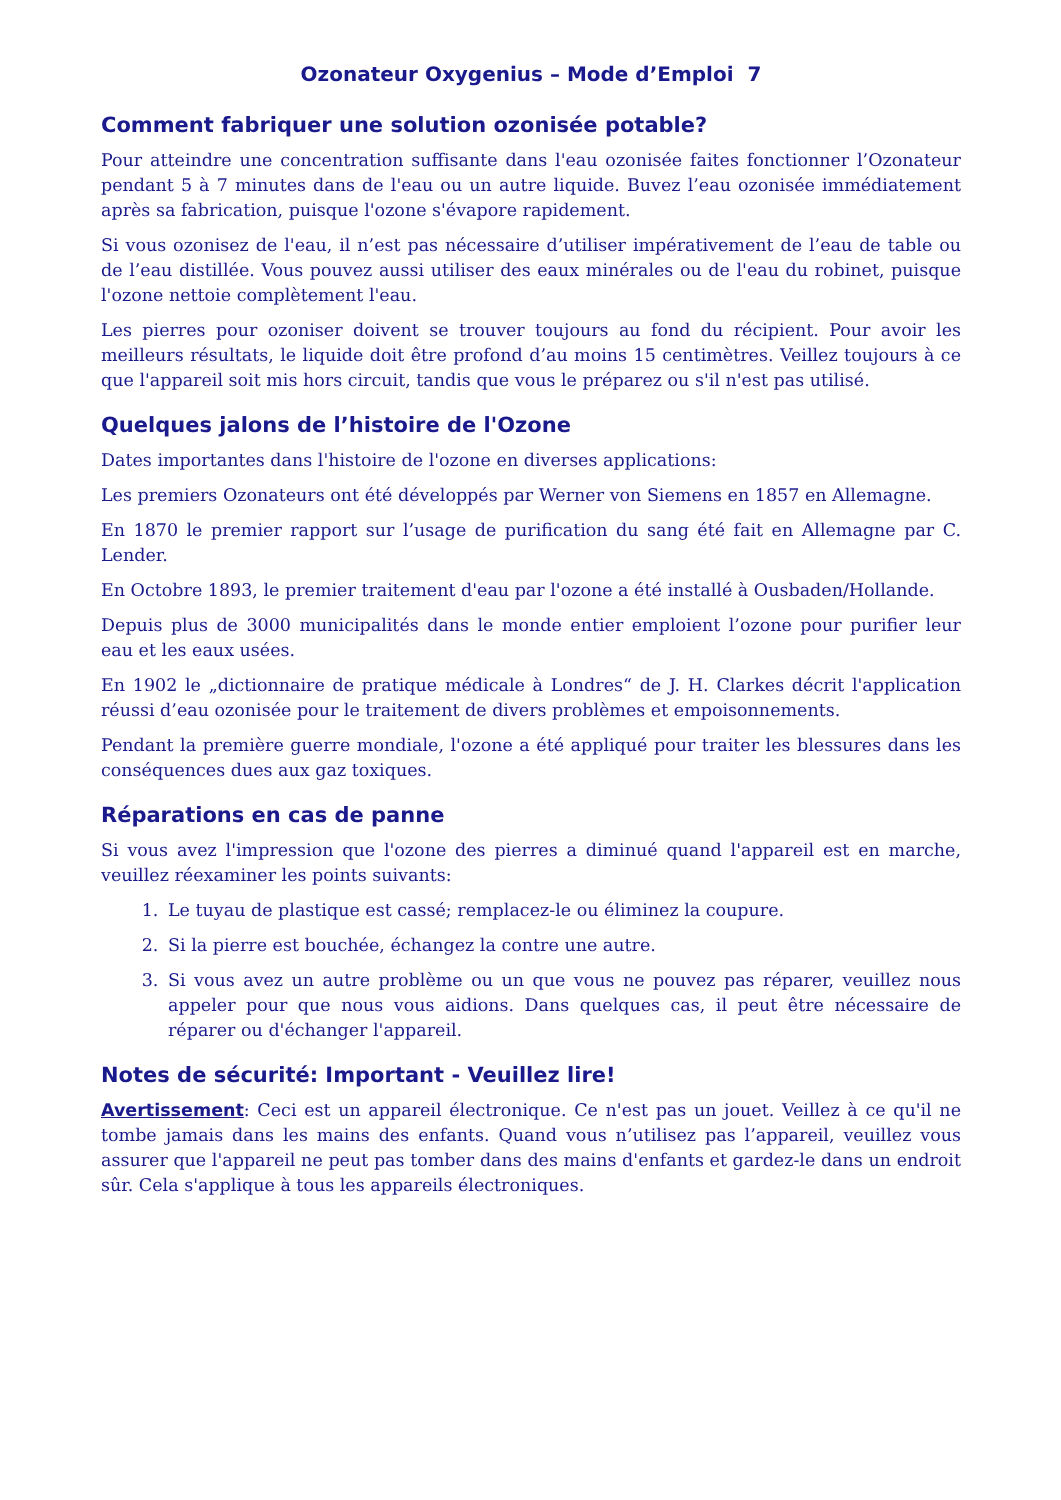Ozonateur Oxygenius – Mode d’Emploi 7
Comment fabriquer une solution ozonisée potable?
Pour atteindre une concentration suffisante dans l'eau ozonisée faites fonctionner l’Ozonateur pendant 5 à 7 minutes dans de l'eau ou un autre liquide. Buvez l’eau ozonisée immédiatement après sa fabrication, puisque l'ozone s'évapore rapidement.
Si vous ozonisez de l'eau, il n’est pas nécessaire d’utiliser impérativement de l’eau de table ou de l’eau distillée. Vous pouvez aussi utiliser des eaux minérales ou de l'eau du robinet, puisque l'ozone nettoie complètement l'eau.
Les pierres pour ozoniser doivent se trouver toujours au fond du récipient. Pour avoir les meilleurs résultats, le liquide doit être profond d’au moins 15 centimètres. Veillez toujours à ce que l'appareil soit mis hors circuit, tandis que vous le préparez ou s'il n'est pas utilisé.
Quelques jalons de l’histoire de l'Ozone
Dates importantes dans l'histoire de l'ozone en diverses applications:
Les premiers Ozonateurs ont été développés par Werner von Siemens en 1857 en Allemagne.
En 1870 le premier rapport sur l’usage de purification du sang été fait en Allemagne par C. Lender.
En Octobre 1893, le premier traitement d'eau par l'ozone a été installé à Ousbaden/Hollande.
Depuis plus de 3000 municipalités dans le monde entier emploient l’ozone pour purifier leur eau et les eaux usées.
En 1902 le „dictionnaire de pratique médicale à Londres“ de J. H. Clarkes décrit l'application réussi d’eau ozonisée pour le traitement de divers problèmes et empoisonnements.
Pendant la première guerre mondiale, l'ozone a été appliqué pour traiter les blessures dans les conséquences dues aux gaz toxiques.
Réparations en cas de panne
Si vous avez l'impression que l'ozone des pierres a diminué quand l'appareil est en marche, veuillez réexaminer les points suivants:
1. Le tuyau de plastique est cassé; remplacez-le ou éliminez la coupure.
2. Si la pierre est bouchée, échangez la contre une autre.
3. Si vous avez un autre problème ou un que vous ne pouvez pas réparer, veuillez nous appeler pour que nous vous aidions. Dans quelques cas, il peut être nécessaire de réparer ou d'échanger l'appareil.
Notes de sécurité: Important - Veuillez lire!
Avertissement: Ceci est un appareil électronique. Ce n'est pas un jouet. Veillez à ce qu'il ne tombe jamais dans les mains des enfants. Quand vous n’utilisez pas l’appareil, veuillez vous assurer que l'appareil ne peut pas tomber dans des mains d'enfants et gardez-le dans un endroit sûr. Cela s'applique à tous les appareils électroniques.